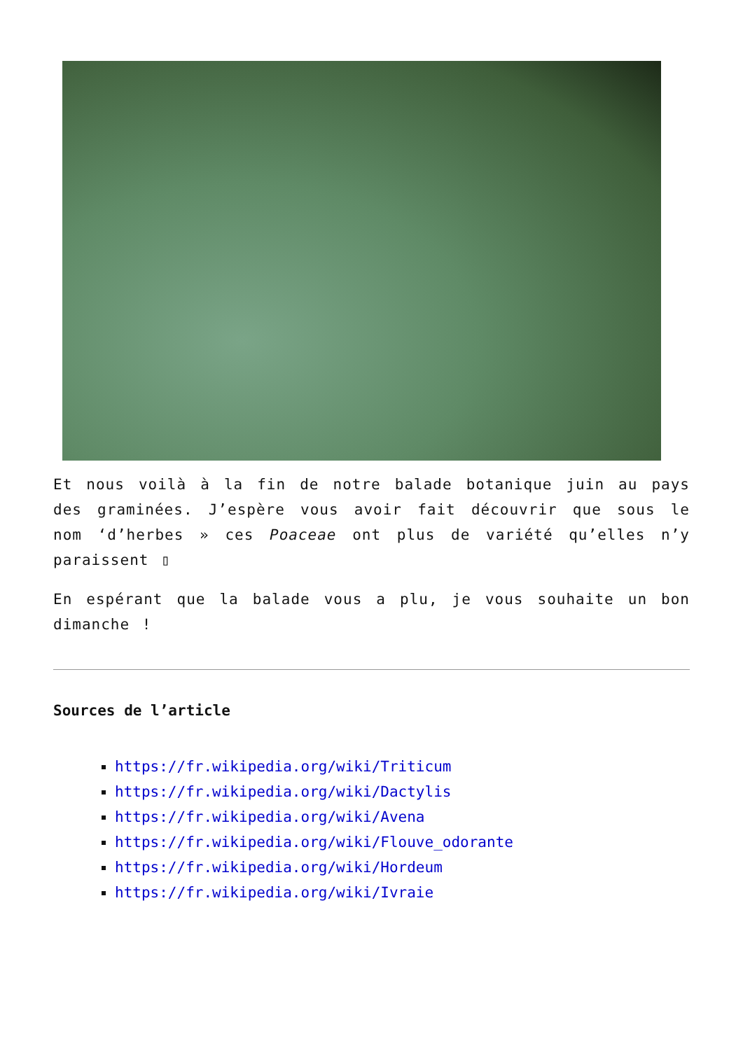Et nous voilà à la fin de notre balade botanique juin au pays des graminées. J’espère vous avoir fait découvrir que sous le nom ‘d’herbes » ces Poaceae ont plus de variété qu’elles n’y paraissent ▯
En espérant que la balade vous a plu, je vous souhaite un bon dimanche !
Sources de l’article
https://fr.wikipedia.org/wiki/Triticum
https://fr.wikipedia.org/wiki/Dactylis
https://fr.wikipedia.org/wiki/Avena
https://fr.wikipedia.org/wiki/Flouve_odorante
https://fr.wikipedia.org/wiki/Hordeum
https://fr.wikipedia.org/wiki/Ivraie